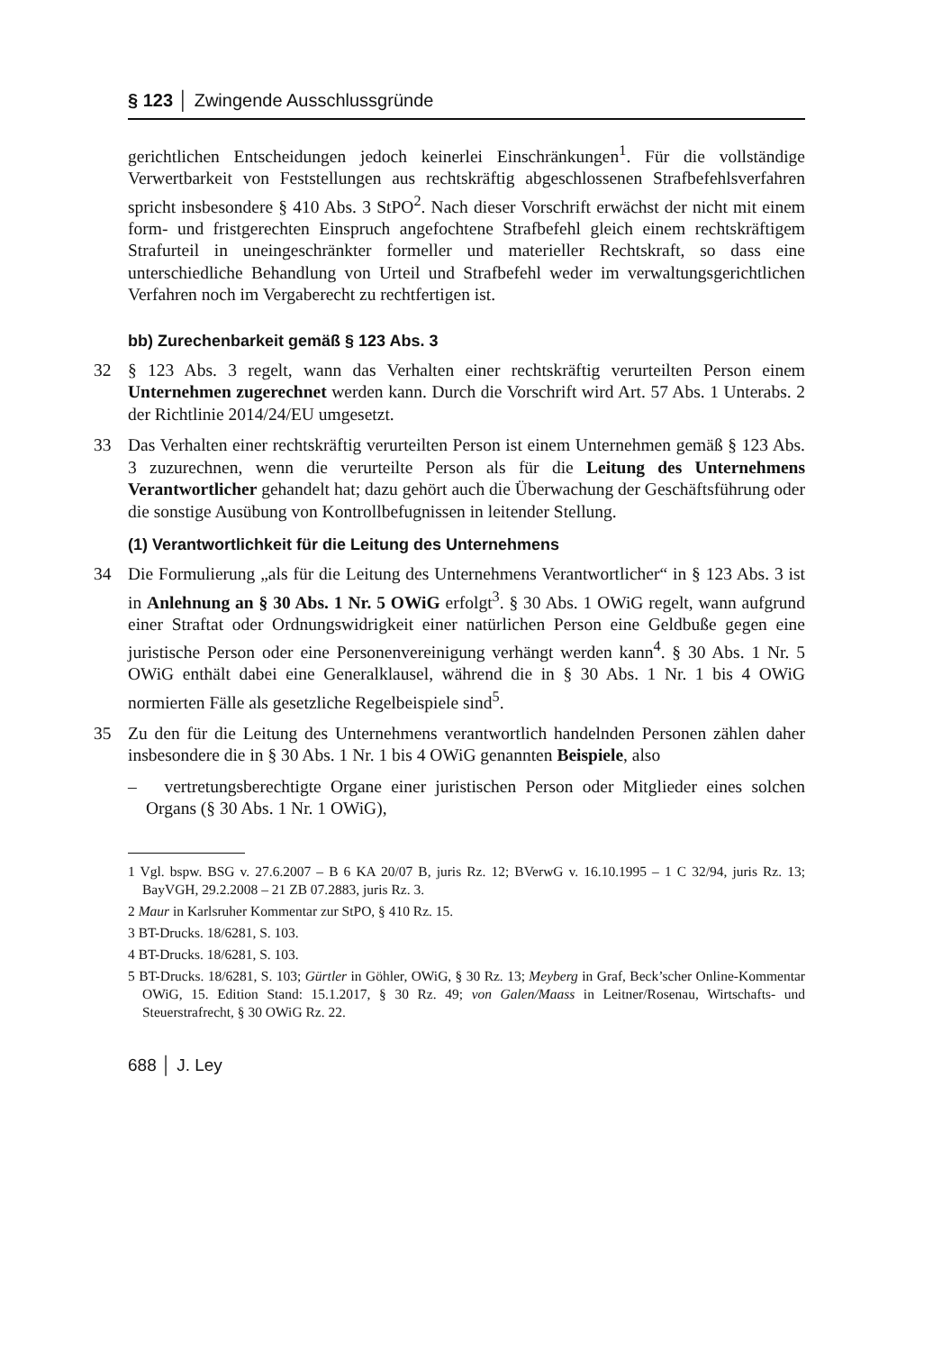§ 123 │ Zwingende Ausschlussgründe
gerichtlichen Entscheidungen jedoch keinerlei Einschränkungen<sup>1</sup>. Für die vollständige Verwertbarkeit von Feststellungen aus rechtskräftig abgeschlossenen Strafbefehlsverfahren spricht insbesondere § 410 Abs. 3 StPO<sup>2</sup>. Nach dieser Vorschrift erwächst der nicht mit einem form- und fristgerechten Einspruch angefochtene Strafbefehl gleich einem rechtskräftigem Strafurteil in uneingeschränkter formeller und materieller Rechtskraft, so dass eine unterschiedliche Behandlung von Urteil und Strafbefehl weder im verwaltungsgerichtlichen Verfahren noch im Vergaberecht zu rechtfertigen ist.
bb) Zurechenbarkeit gemäß § 123 Abs. 3
32 § 123 Abs. 3 regelt, wann das Verhalten einer rechtskräftig verurteilten Person einem Unternehmen zugerechnet werden kann. Durch die Vorschrift wird Art. 57 Abs. 1 Unterabs. 2 der Richtlinie 2014/24/EU umgesetzt.
33 Das Verhalten einer rechtskräftig verurteilten Person ist einem Unternehmen gemäß § 123 Abs. 3 zuzurechnen, wenn die verurteilte Person als für die Leitung des Unternehmens Verantwortlicher gehandelt hat; dazu gehört auch die Überwachung der Geschäftsführung oder die sonstige Ausübung von Kontrollbefugnissen in leitender Stellung.
(1) Verantwortlichkeit für die Leitung des Unternehmens
34 Die Formulierung „als für die Leitung des Unternehmens Verantwortlicher“ in § 123 Abs. 3 ist in Anlehnung an § 30 Abs. 1 Nr. 5 OWiG erfolgt<sup>3</sup>. § 30 Abs. 1 OWiG regelt, wann aufgrund einer Straftat oder Ordnungswidrigkeit einer natürlichen Person eine Geldbuße gegen eine juristische Person oder eine Personenvereinigung verhängt werden kann<sup>4</sup>. § 30 Abs. 1 Nr. 5 OWiG enthält dabei eine Generalklausel, während die in § 30 Abs. 1 Nr. 1 bis 4 OWiG normierten Fälle als gesetzliche Regelbeispiele sind<sup>5</sup>.
35 Zu den für die Leitung des Unternehmens verantwortlich handelnden Personen zählen daher insbesondere die in § 30 Abs. 1 Nr. 1 bis 4 OWiG genannten Beispiele, also
– vertretungsberechtigte Organe einer juristischen Person oder Mitglieder eines solchen Organs (§ 30 Abs. 1 Nr. 1 OWiG),
1 Vgl. bspw. BSG v. 27.6.2007 – B 6 KA 20/07 B, juris Rz. 12; BVerwG v. 16.10.1995 – 1 C 32/94, juris Rz. 13; BayVGH, 29.2.2008 – 21 ZB 07.2883, juris Rz. 3.
2 Maur in Karlsruher Kommentar zur StPO, § 410 Rz. 15.
3 BT-Drucks. 18/6281, S. 103.
4 BT-Drucks. 18/6281, S. 103.
5 BT-Drucks. 18/6281, S. 103; Gürtler in Göhler, OWiG, § 30 Rz. 13; Meyberg in Graf, Beck’scher Online-Kommentar OWiG, 15. Edition Stand: 15.1.2017, § 30 Rz. 49; von Galen/Maass in Leitner/Rosenau, Wirtschafts- und Steuerstrafrecht, § 30 OWiG Rz. 22.
688 │ J. Ley